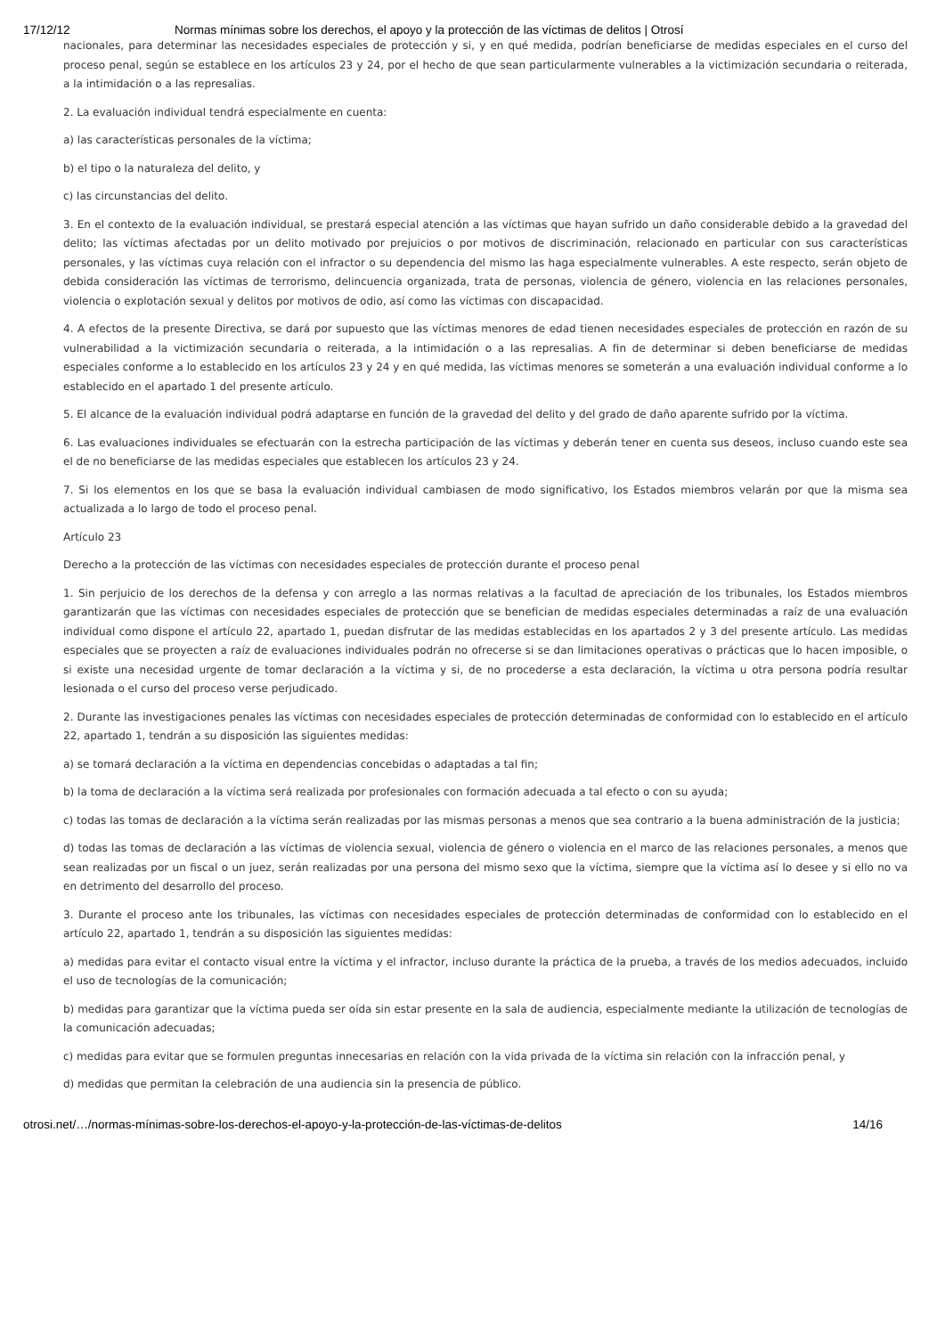17/12/12 Normas mínimas sobre los derechos, el apoyo y la protección de las víctimas de delitos | Otrosí
nacionales, para determinar las necesidades especiales de protección y si, y en qué medida, podrían beneficiarse de medidas especiales en el curso del proceso penal, según se establece en los artículos 23 y 24, por el hecho de que sean particularmente vulnerables a la victimización secundaria o reiterada, a la intimidación o a las represalias.
2. La evaluación individual tendrá especialmente en cuenta:
a) las características personales de la víctima;
b) el tipo o la naturaleza del delito, y
c) las circunstancias del delito.
3. En el contexto de la evaluación individual, se prestará especial atención a las víctimas que hayan sufrido un daño considerable debido a la gravedad del delito; las víctimas afectadas por un delito motivado por prejuicios o por motivos de discriminación, relacionado en particular con sus características personales, y las víctimas cuya relación con el infractor o su dependencia del mismo las haga especialmente vulnerables. A este respecto, serán objeto de debida consideración las víctimas de terrorismo, delincuencia organizada, trata de personas, violencia de género, violencia en las relaciones personales, violencia o explotación sexual y delitos por motivos de odio, así como las víctimas con discapacidad.
4. A efectos de la presente Directiva, se dará por supuesto que las víctimas menores de edad tienen necesidades especiales de protección en razón de su vulnerabilidad a la victimización secundaria o reiterada, a la intimidación o a las represalias. A fin de determinar si deben beneficiarse de medidas especiales conforme a lo establecido en los artículos 23 y 24 y en qué medida, las víctimas menores se someterán a una evaluación individual conforme a lo establecido en el apartado 1 del presente artículo.
5. El alcance de la evaluación individual podrá adaptarse en función de la gravedad del delito y del grado de daño aparente sufrido por la víctima.
6. Las evaluaciones individuales se efectuarán con la estrecha participación de las víctimas y deberán tener en cuenta sus deseos, incluso cuando este sea el de no beneficiarse de las medidas especiales que establecen los artículos 23 y 24.
7. Si los elementos en los que se basa la evaluación individual cambiasen de modo significativo, los Estados miembros velarán por que la misma sea actualizada a lo largo de todo el proceso penal.
Artículo 23
Derecho a la protección de las víctimas con necesidades especiales de protección durante el proceso penal
1. Sin perjuicio de los derechos de la defensa y con arreglo a las normas relativas a la facultad de apreciación de los tribunales, los Estados miembros garantizarán que las víctimas con necesidades especiales de protección que se benefician de medidas especiales determinadas a raíz de una evaluación individual como dispone el artículo 22, apartado 1, puedan disfrutar de las medidas establecidas en los apartados 2 y 3 del presente artículo. Las medidas especiales que se proyecten a raíz de evaluaciones individuales podrán no ofrecerse si se dan limitaciones operativas o prácticas que lo hacen imposible, o si existe una necesidad urgente de tomar declaración a la víctima y si, de no procederse a esta declaración, la víctima u otra persona podría resultar lesionada o el curso del proceso verse perjudicado.
2. Durante las investigaciones penales las víctimas con necesidades especiales de protección determinadas de conformidad con lo establecido en el artículo 22, apartado 1, tendrán a su disposición las siguientes medidas:
a) se tomará declaración a la víctima en dependencias concebidas o adaptadas a tal fin;
b) la toma de declaración a la víctima será realizada por profesionales con formación adecuada a tal efecto o con su ayuda;
c) todas las tomas de declaración a la víctima serán realizadas por las mismas personas a menos que sea contrario a la buena administración de la justicia;
d) todas las tomas de declaración a las víctimas de violencia sexual, violencia de género o violencia en el marco de las relaciones personales, a menos que sean realizadas por un fiscal o un juez, serán realizadas por una persona del mismo sexo que la víctima, siempre que la víctima así lo desee y si ello no va en detrimento del desarrollo del proceso.
3. Durante el proceso ante los tribunales, las víctimas con necesidades especiales de protección determinadas de conformidad con lo establecido en el artículo 22, apartado 1, tendrán a su disposición las siguientes medidas:
a) medidas para evitar el contacto visual entre la víctima y el infractor, incluso durante la práctica de la prueba, a través de los medios adecuados, incluido el uso de tecnologías de la comunicación;
b) medidas para garantizar que la víctima pueda ser oída sin estar presente en la sala de audiencia, especialmente mediante la utilización de tecnologías de la comunicación adecuadas;
c) medidas para evitar que se formulen preguntas innecesarias en relación con la vida privada de la víctima sin relación con la infracción penal, y
d) medidas que permitan la celebración de una audiencia sin la presencia de público.
otrosi.net/…/normas-mínimas-sobre-los-derechos-el-apoyo-y-la-protección-de-las-víctimas-de-delitos 14/16